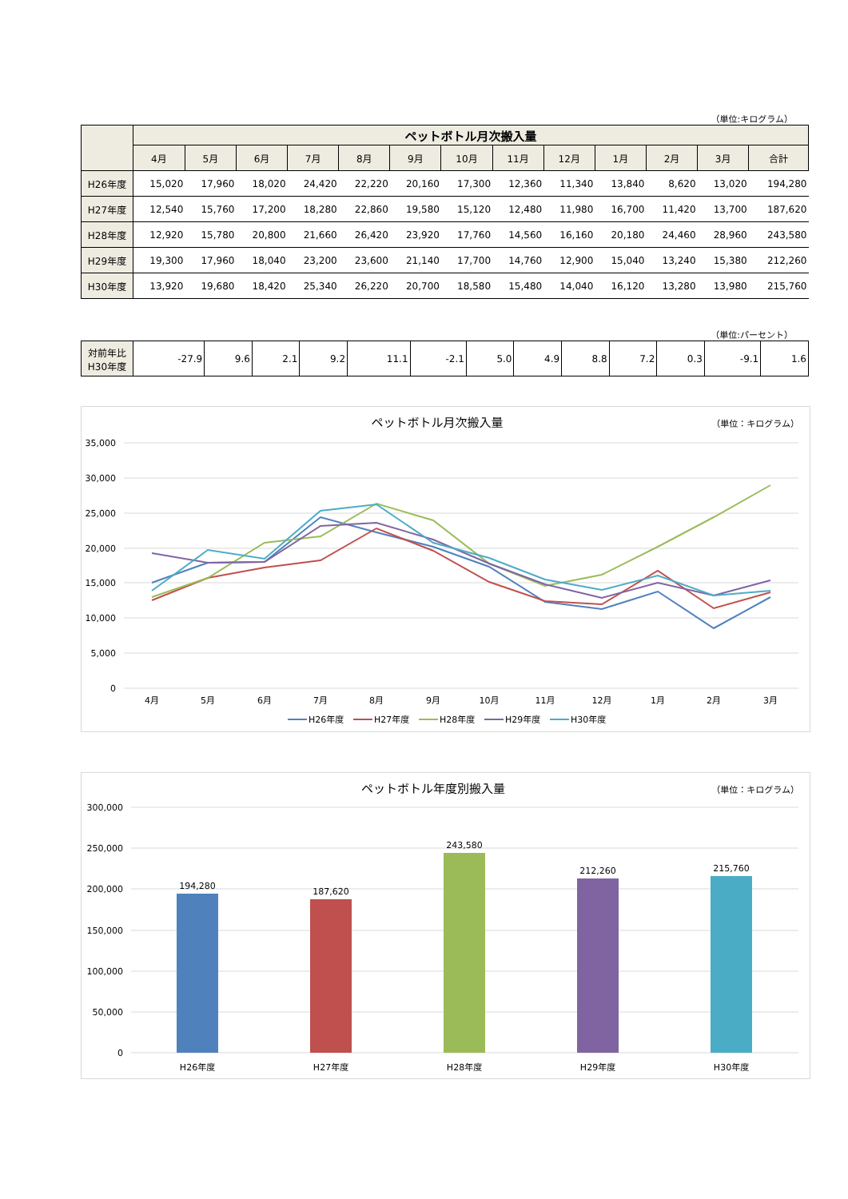（単位:キログラム）
| | ペットボトル月次搬入量 | | | | | | | | | | | | |
| --- | --- | --- | --- | --- | --- | --- | --- | --- | --- | --- | --- | --- | --- |
| | 4月 | 5月 | 6月 | 7月 | 8月 | 9月 | 10月 | 11月 | 12月 | 1月 | 2月 | 3月 | 合計 |
| H26年度 | 15,020 | 17,960 | 18,020 | 24,420 | 22,220 | 20,160 | 17,300 | 12,360 | 11,340 | 13,840 | 8,620 | 13,020 | 194,280 |
| H27年度 | 12,540 | 15,760 | 17,200 | 18,280 | 22,860 | 19,580 | 15,120 | 12,480 | 11,980 | 16,700 | 11,420 | 13,700 | 187,620 |
| H28年度 | 12,920 | 15,780 | 20,800 | 21,660 | 26,420 | 23,920 | 17,760 | 14,560 | 16,160 | 20,180 | 24,460 | 28,960 | 243,580 |
| H29年度 | 19,300 | 17,960 | 18,040 | 23,200 | 23,600 | 21,140 | 17,700 | 14,760 | 12,900 | 15,040 | 13,240 | 15,380 | 212,260 |
| H30年度 | 13,920 | 19,680 | 18,420 | 25,340 | 26,220 | 20,700 | 18,580 | 15,480 | 14,040 | 16,120 | 13,280 | 13,980 | 215,760 |
（単位:パーセント）
| 対前年比 H30年度 | -27.9 | 9.6 | 2.1 | 9.2 | 11.1 | -2.1 | 5.0 | 4.9 | 8.8 | 7.2 | 0.3 | -9.1 | 1.6 |
ペットボトル月次搬入量
（単位：キログラム）
35,000
30,000
25,000
20,000
15,000
10,000
5,000
0
4月
5月
6月
7月
8月
9月
10月
11月
12月
1月
2月
3月
H26年度
H27年度
H28年度
H29年度
H30年度
ペットボトル年度別搬入量
（単位：キログラム）
300,000
250,000
200,000
150,000
100,000
50,000
0
194,280
187,620
243,580
212,260
215,760
H26年度
H27年度
H28年度
H29年度
H30年度